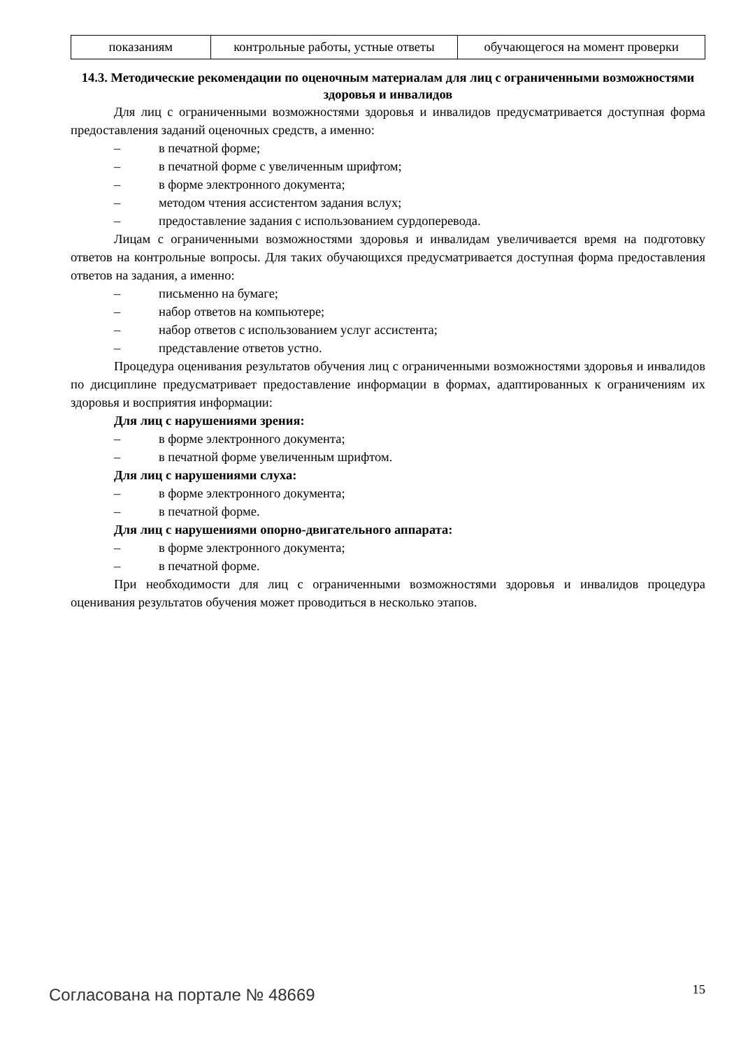| показаниям | контрольные работы, устные ответы | обучающегося на момент проверки |
14.3. Методические рекомендации по оценочным материалам для лиц с ограниченными возможностями здоровья и инвалидов
Для лиц с ограниченными возможностями здоровья и инвалидов предусматривается доступная форма предоставления заданий оценочных средств, а именно:
– в печатной форме;
– в печатной форме с увеличенным шрифтом;
– в форме электронного документа;
– методом чтения ассистентом задания вслух;
– предоставление задания с использованием сурдоперевода.
Лицам с ограниченными возможностями здоровья и инвалидам увеличивается время на подготовку ответов на контрольные вопросы. Для таких обучающихся предусматривается доступная форма предоставления ответов на задания, а именно:
– письменно на бумаге;
– набор ответов на компьютере;
– набор ответов с использованием услуг ассистента;
– представление ответов устно.
Процедура оценивания результатов обучения лиц с ограниченными возможностями здоровья и инвалидов по дисциплине предусматривает предоставление информации в формах, адаптированных к ограничениям их здоровья и восприятия информации:
Для лиц с нарушениями зрения:
– в форме электронного документа;
– в печатной форме увеличенным шрифтом.
Для лиц с нарушениями слуха:
– в форме электронного документа;
– в печатной форме.
Для лиц с нарушениями опорно-двигательного аппарата:
– в форме электронного документа;
– в печатной форме.
При необходимости для лиц с ограниченными возможностями здоровья и инвалидов процедура оценивания результатов обучения может проводиться в несколько этапов.
Согласована на портале № 48669 15